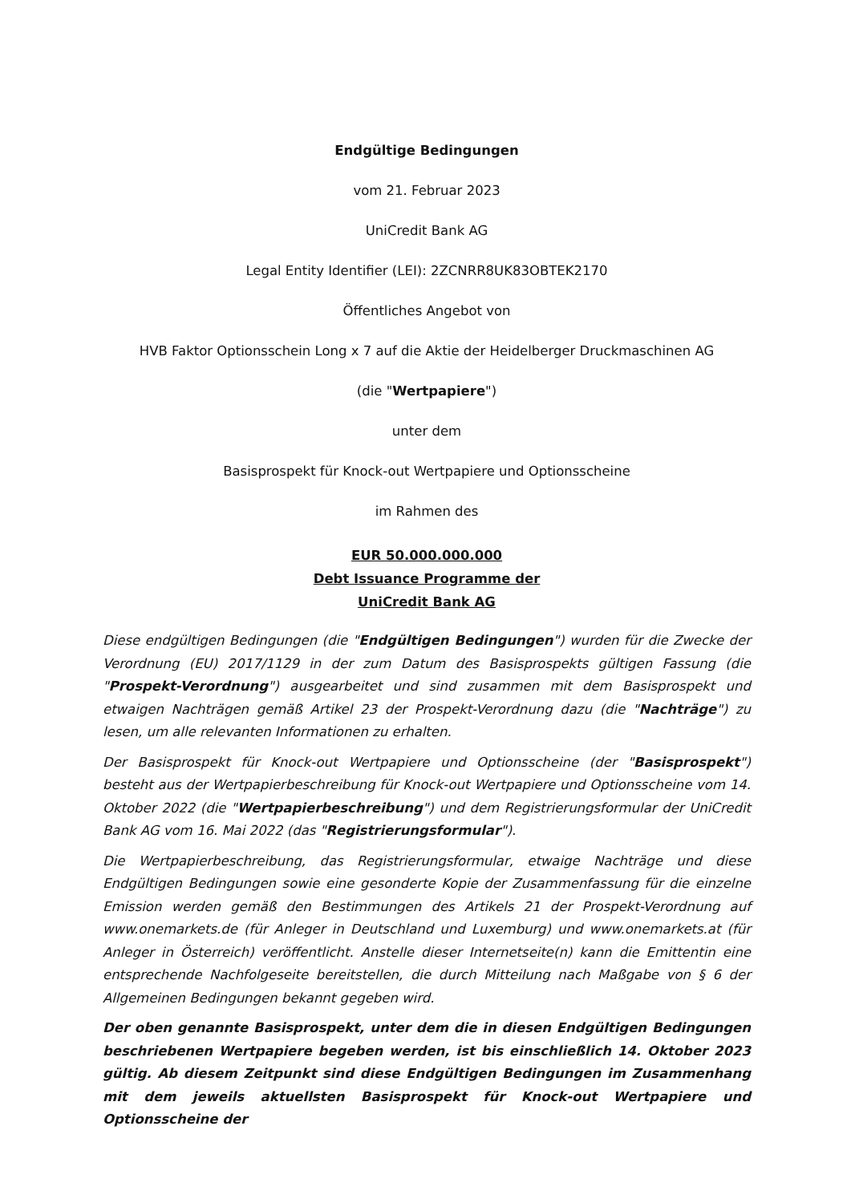Endgültige Bedingungen
vom 21. Februar 2023
UniCredit Bank AG
Legal Entity Identifier (LEI): 2ZCNRR8UK83OBTEK2170
Öffentliches Angebot von
HVB Faktor Optionsschein Long x 7 auf die Aktie der Heidelberger Druckmaschinen AG
(die "Wertpapiere")
unter dem
Basisprospekt für Knock-out Wertpapiere und Optionsscheine
im Rahmen des
EUR 50.000.000.000
Debt Issuance Programme der
UniCredit Bank AG
Diese endgültigen Bedingungen (die "Endgültigen Bedingungen") wurden für die Zwecke der Verordnung (EU) 2017/1129 in der zum Datum des Basisprospekts gültigen Fassung (die "Prospekt-Verordnung") ausgearbeitet und sind zusammen mit dem Basisprospekt und etwaigen Nachträgen gemäß Artikel 23 der Prospekt-Verordnung dazu (die "Nachträge") zu lesen, um alle relevanten Informationen zu erhalten.
Der Basisprospekt für Knock-out Wertpapiere und Optionsscheine (der "Basisprospekt") besteht aus der Wertpapierbeschreibung für Knock-out Wertpapiere und Optionsscheine vom 14. Oktober 2022 (die "Wertpapierbeschreibung") und dem Registrierungsformular der UniCredit Bank AG vom 16. Mai 2022 (das "Registrierungsformular").
Die Wertpapierbeschreibung, das Registrierungsformular, etwaige Nachträge und diese Endgültigen Bedingungen sowie eine gesonderte Kopie der Zusammenfassung für die einzelne Emission werden gemäß den Bestimmungen des Artikels 21 der Prospekt-Verordnung auf www.onemarkets.de (für Anleger in Deutschland und Luxemburg) und www.onemarkets.at (für Anleger in Österreich) veröffentlicht. Anstelle dieser Internetseite(n) kann die Emittentin eine entsprechende Nachfolgeseite bereitstellen, die durch Mitteilung nach Maßgabe von § 6 der Allgemeinen Bedingungen bekannt gegeben wird.
Der oben genannte Basisprospekt, unter dem die in diesen Endgültigen Bedingungen beschriebenen Wertpapiere begeben werden, ist bis einschließlich 14. Oktober 2023 gültig. Ab diesem Zeitpunkt sind diese Endgültigen Bedingungen im Zusammenhang mit dem jeweils aktuellsten Basisprospekt für Knock-out Wertpapiere und Optionsscheine der